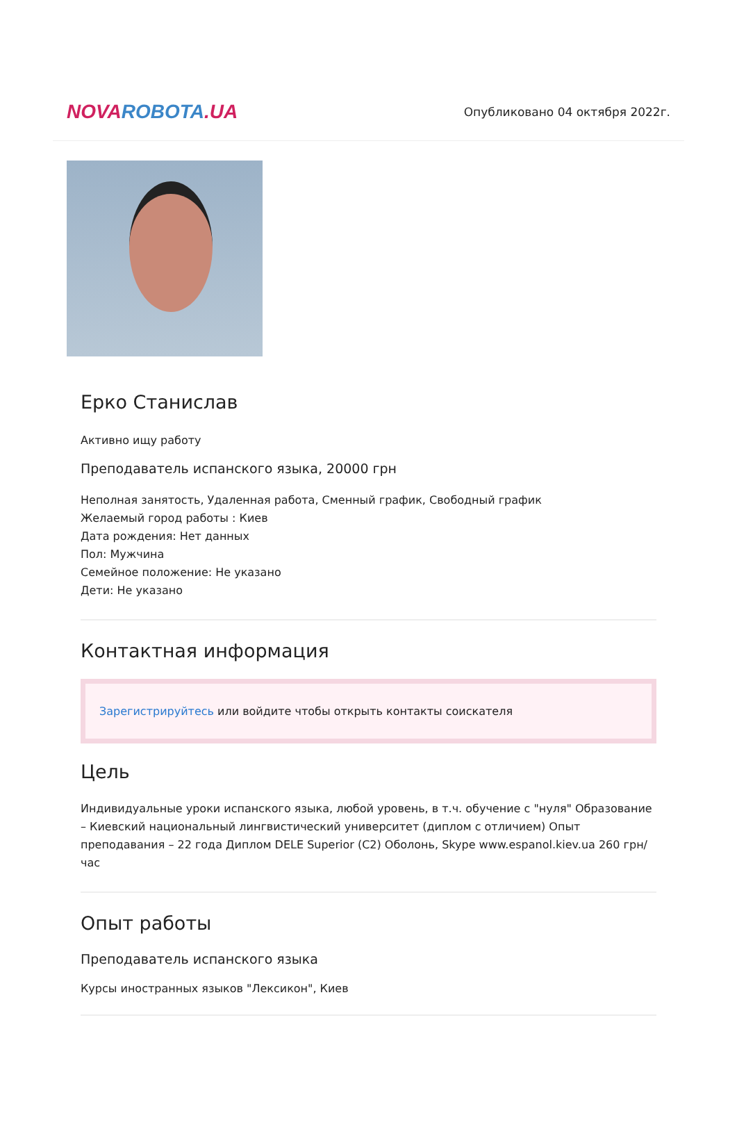NOVA ROBOTA.UA
Опубликовано 04 октября 2022г.
Ерко Станислав
Активно ищу работу
Преподаватель испанского языка, 20000 грн
Неполная занятость, Удаленная работа, Сменный график, Свободный график
Желаемый город работы : Киев
Дата рождения: Нет данных
Пол: Мужчина
Семейное положение: Не указано
Дети: Не указано
Контактная информация
Зарегистрируйтесь или войдите чтобы открыть контакты соискателя
Цель
Индивидуальные уроки испанского языка, любой уровень, в т.ч. обучение с "нуля" Образование – Киевский национальный лингвистический университет (диплом с отличием) Опыт преподавания – 22 года Диплом DELE Superior (C2) Оболонь, Skype www.espanol.kiev.ua 260 грн/час
Опыт работы
Преподаватель испанского языка
Курсы иностранных языков "Лексикон", Киев